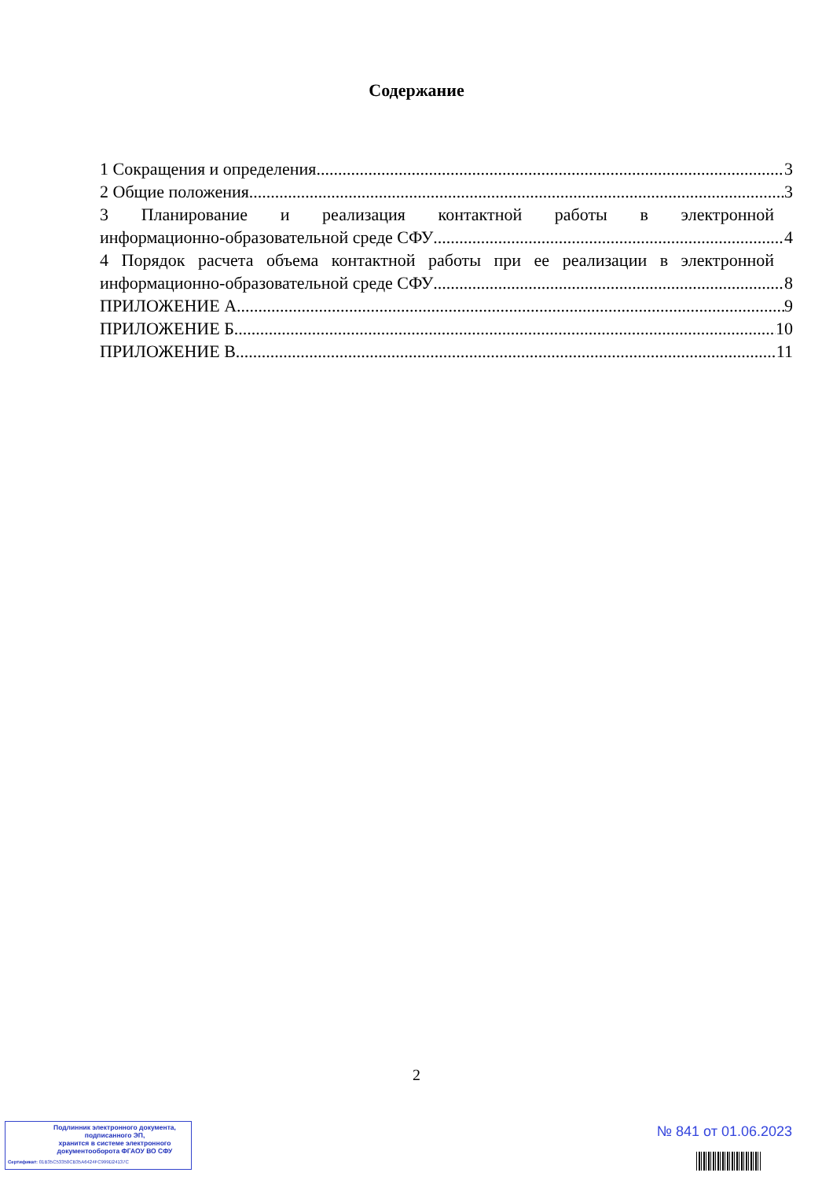Содержание
1 Сокращения и определения 3
2 Общие положения 3
3 Планирование и реализация контактной работы в электронной
информационно-образовательной среде СФУ 4
4 Порядок расчета объема контактной работы при ее реализации в электронной
информационно-образовательной среде СФУ 8
ПРИЛОЖЕНИЕ А 9
ПРИЛОЖЕНИЕ Б 10
ПРИЛОЖЕНИЕ В 11
2
Подлинник электронного документа,
подписанного ЭП,
хранится в системе электронного
документооборота ФГАОУ ВО СФУ
Сертификат: 01B35C53350CB35A6424FC999D24137C
№ 841 от 01.06.2023